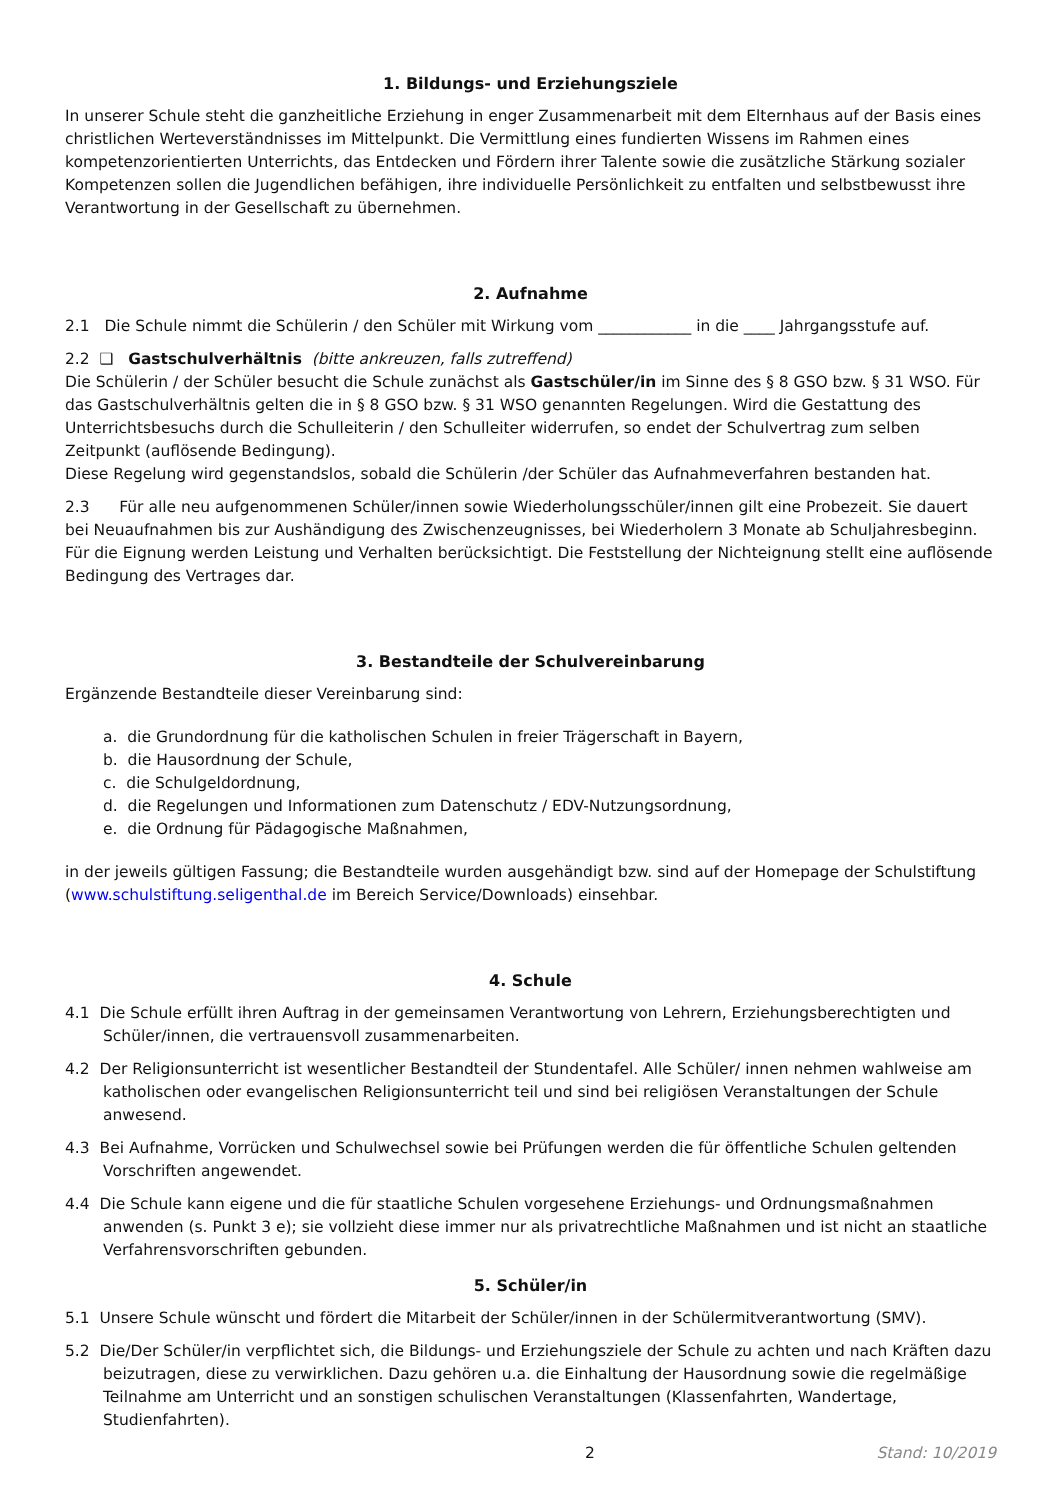1. Bildungs- und Erziehungsziele
In unserer Schule steht die ganzheitliche Erziehung in enger Zusammenarbeit mit dem Elternhaus auf der Basis eines christlichen Werteverständnisses im Mittelpunkt. Die Vermittlung eines fundierten Wissens im Rahmen eines kompetenzorientierten Unterrichts, das Entdecken und Fördern ihrer Talente sowie die zusätzliche Stärkung sozialer Kompetenzen sollen die Jugendlichen befähigen, ihre individuelle Persönlichkeit zu entfalten und selbstbewusst ihre Verantwortung in der Gesellschaft zu übernehmen.
2. Aufnahme
2.1 Die Schule nimmt die Schülerin / den Schüler mit Wirkung vom ____________ in die ____ Jahrgangsstufe auf.
2.2 ❑ Gastschulverhältnis (bitte ankreuzen, falls zutreffend)
Die Schülerin / der Schüler besucht die Schule zunächst als Gastschüler/in im Sinne des § 8 GSO bzw. § 31 WSO. Für das Gastschulverhältnis gelten die in § 8 GSO bzw. § 31 WSO genannten Regelungen. Wird die Gestattung des Unterrichtsbesuchs durch die Schulleiterin / den Schulleiter widerrufen, so endet der Schulvertrag zum selben Zeitpunkt (auflösende Bedingung).
Diese Regelung wird gegenstandslos, sobald die Schülerin /der Schüler das Aufnahmeverfahren bestanden hat.
2.3 Für alle neu aufgenommenen Schüler/innen sowie Wiederholungsschüler/innen gilt eine Probezeit. Sie dauert bei Neuaufnahmen bis zur Aushändigung des Zwischenzeugnisses, bei Wiederholern 3 Monate ab Schuljahresbeginn. Für die Eignung werden Leistung und Verhalten berücksichtigt. Die Feststellung der Nichteignung stellt eine auflösende Bedingung des Vertrages dar.
3. Bestandteile der Schulvereinbarung
Ergänzende Bestandteile dieser Vereinbarung sind:
a. die Grundordnung für die katholischen Schulen in freier Trägerschaft in Bayern,
b. die Hausordnung der Schule,
c. die Schulgeldordnung,
d. die Regelungen und Informationen zum Datenschutz / EDV-Nutzungsordnung,
e. die Ordnung für Pädagogische Maßnahmen,
in der jeweils gültigen Fassung; die Bestandteile wurden ausgehändigt bzw. sind auf der Homepage der Schulstiftung (www.schulstiftung.seligenthal.de im Bereich Service/Downloads) einsehbar.
4. Schule
4.1 Die Schule erfüllt ihren Auftrag in der gemeinsamen Verantwortung von Lehrern, Erziehungsberechtigten und Schüler/innen, die vertrauensvoll zusammenarbeiten.
4.2 Der Religionsunterricht ist wesentlicher Bestandteil der Stundentafel. Alle Schüler/ innen nehmen wahlweise am katholischen oder evangelischen Religionsunterricht teil und sind bei religiösen Veranstaltungen der Schule anwesend.
4.3 Bei Aufnahme, Vorrücken und Schulwechsel sowie bei Prüfungen werden die für öffentliche Schulen geltenden Vorschriften angewendet.
4.4 Die Schule kann eigene und die für staatliche Schulen vorgesehene Erziehungs- und Ordnungsmaßnahmen anwenden (s. Punkt 3 e); sie vollzieht diese immer nur als privatrechtliche Maßnahmen und ist nicht an staatliche Verfahrensvorschriften gebunden.
5. Schüler/in
5.1 Unsere Schule wünscht und fördert die Mitarbeit der Schüler/innen in der Schülermitverantwortung (SMV).
5.2 Die/Der Schüler/in verpflichtet sich, die Bildungs- und Erziehungsziele der Schule zu achten und nach Kräften dazu beizutragen, diese zu verwirklichen. Dazu gehören u.a. die Einhaltung der Hausordnung sowie die regelmäßige Teilnahme am Unterricht und an sonstigen schulischen Veranstaltungen (Klassenfahrten, Wandertage, Studienfahrten).
2 Stand: 10/2019